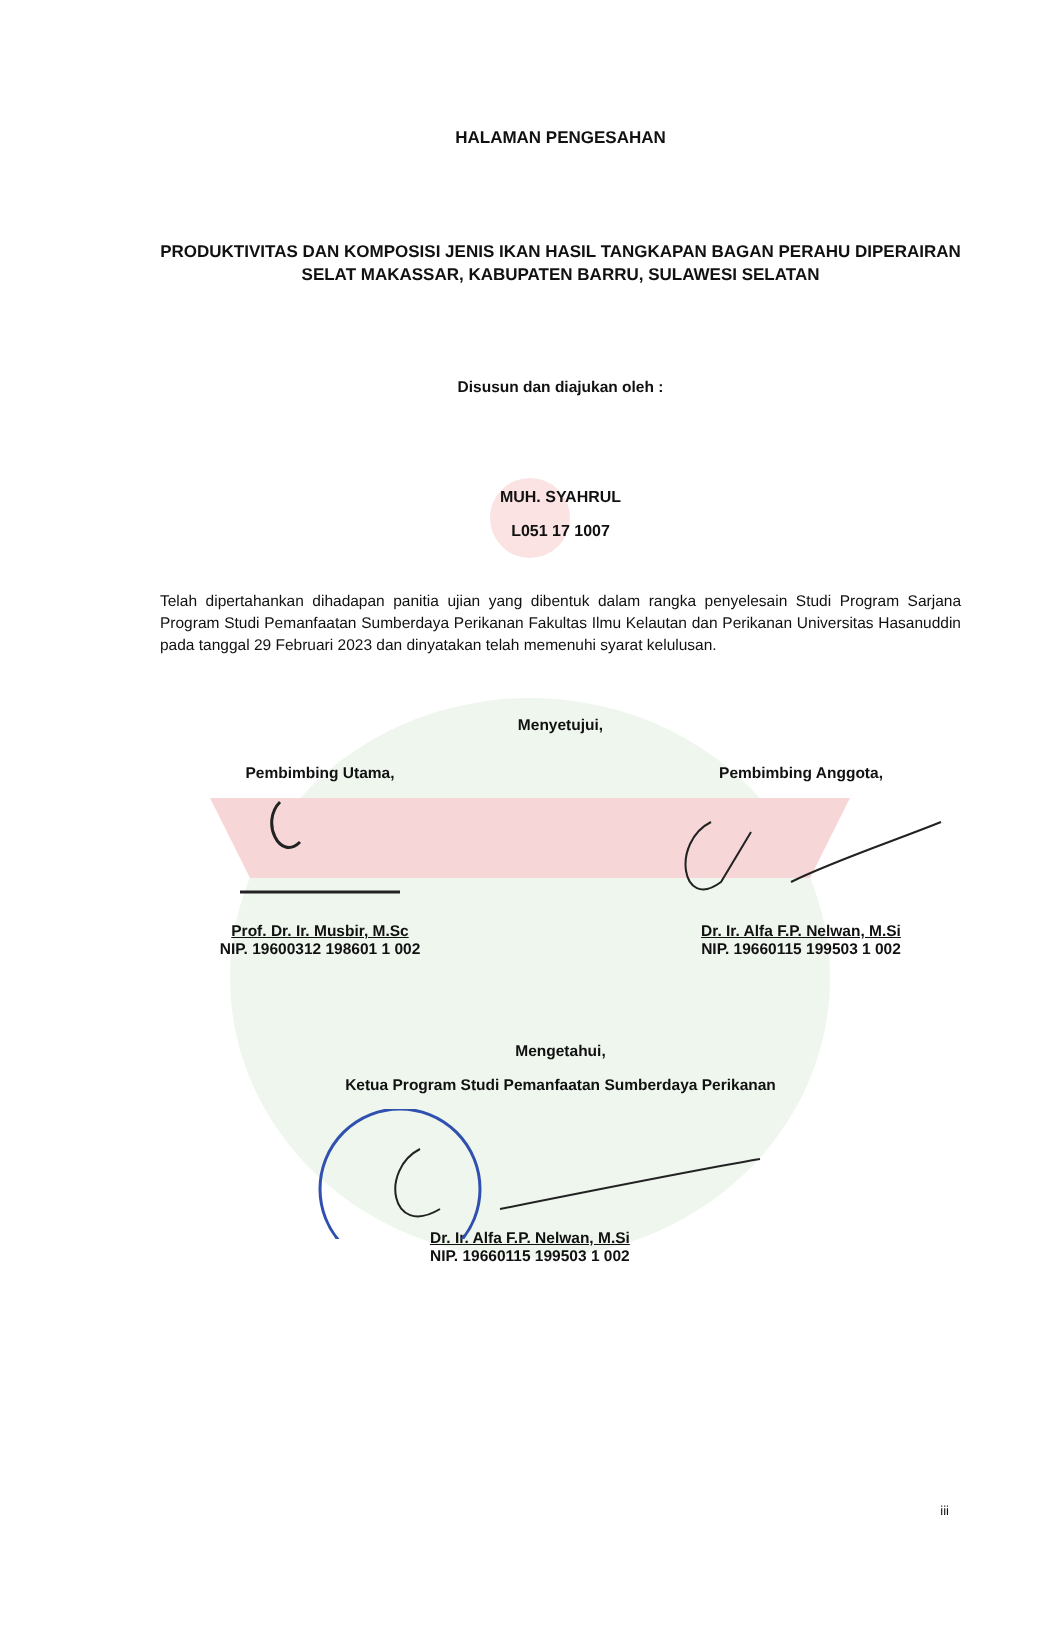HALAMAN PENGESAHAN
PRODUKTIVITAS DAN KOMPOSISI JENIS IKAN HASIL TANGKAPAN BAGAN PERAHU DIPERAIRAN SELAT MAKASSAR, KABUPATEN BARRU, SULAWESI SELATAN
Disusun dan diajukan oleh :
MUH. SYAHRUL
L051 17 1007
Telah dipertahankan dihadapan panitia ujian yang dibentuk dalam rangka penyelesain Studi Program Sarjana Program Studi Pemanfaatan Sumberdaya Perikanan Fakultas Ilmu Kelautan dan Perikanan Universitas Hasanuddin pada tanggal 29 Februari 2023 dan dinyatakan telah memenuhi syarat kelulusan.
Menyetujui,
Pembimbing Utama,
Prof. Dr. Ir. Musbir, M.Sc
NIP. 19600312 198601 1 002
Pembimbing Anggota,
Dr. Ir. Alfa F.P. Nelwan, M.Si
NIP. 19660115 199503 1 002
Mengetahui,
Ketua Program Studi Pemanfaatan Sumberdaya Perikanan
Dr. Ir. Alfa F.P. Nelwan, M.Si
NIP. 19660115 199503 1 002
iii